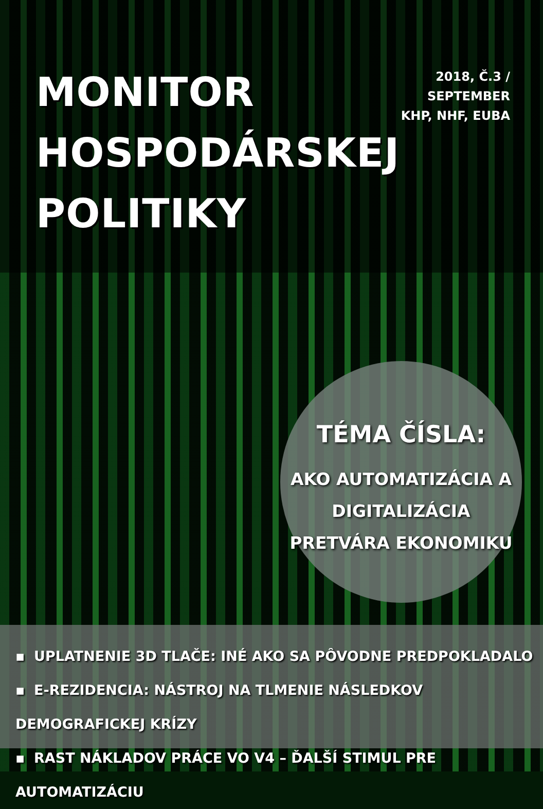MONITOR
HOSPODÁRSKEJ
POLITIKY
2018, Č.3 / SEPTEMBER
KHP, NHF, EUBA
TÉMA ČÍSLA:
AKO AUTOMATIZÁCIA A DIGITALIZÁCIA PRETVÁRA EKONOMIKU
▪ UPLATNENIE 3D TLAČE: INÉ AKO SA PÔVODNE PREDPOKLADALO
▪ E-REZIDENCIA: NÁSTROJ NA TLMENIE NÁSLEDKOV DEMOGRAFICKEJ KRÍZY
▪ RAST NÁKLADOV PRÁCE VO V4 – ĎALŠÍ STIMUL PRE AUTOMATIZÁCIU